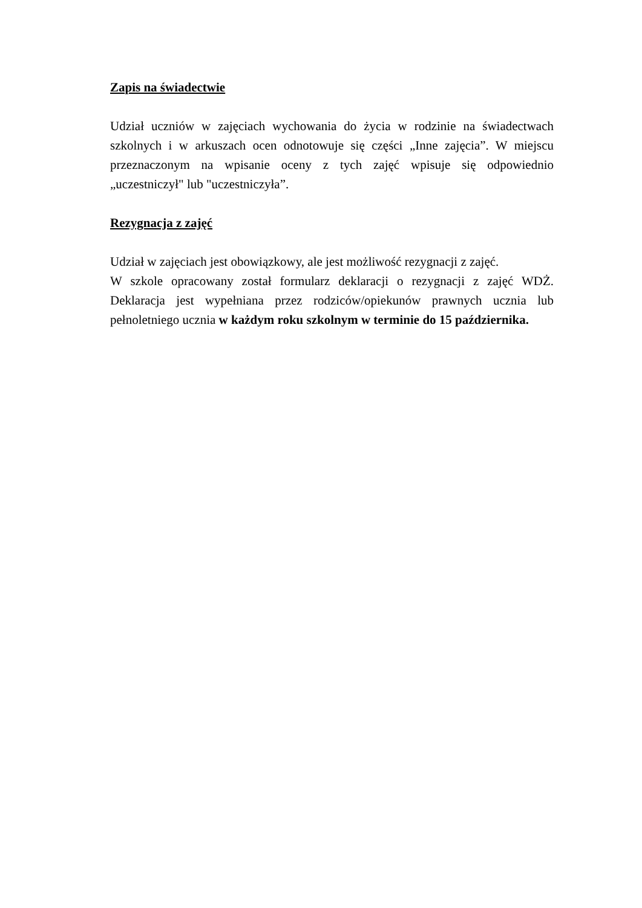Zapis na świadectwie
Udział uczniów w zajęciach wychowania do życia w rodzinie na świadectwach szkolnych i w arkuszach ocen odnotowuje się części „Inne zajęcia”. W miejscu przeznaczonym na wpisanie oceny z tych zajęć wpisuje się odpowiednio „uczestniczył" lub "uczestniczyła”.
Rezygnacja z zajęć
Udział w zajęciach jest obowiązkowy, ale jest możliwość rezygnacji z zajęć.
W szkole opracowany został formularz deklaracji o rezygnacji z zajęć WDŻ. Deklaracja jest wypełniana przez rodziców/opiekunów prawnych ucznia lub pełnoletniego ucznia w każdym roku szkolnym w terminie do 15 października.